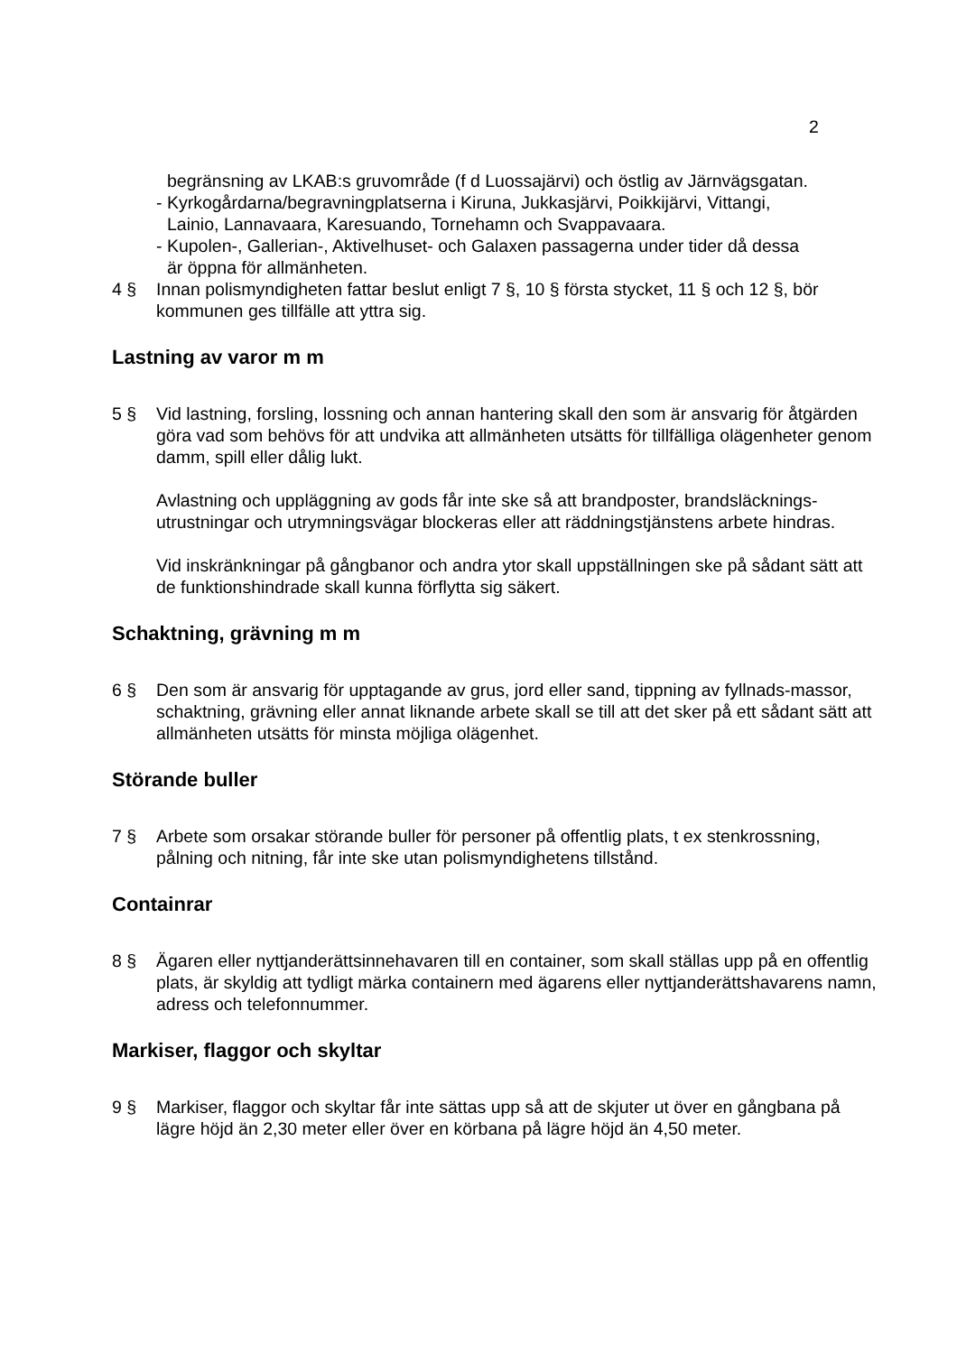2
begränsning av LKAB:s gruvområde (f d Luossajärvi) och östlig av Järnvägsgatan.
- Kyrkogårdarna/begravningplatserna i Kiruna, Jukkasjärvi, Poikkijärvi, Vittangi,
Lainio, Lannavaara, Karesuando, Tornehamn och Svappavaara.
- Kupolen-, Gallerian-, Aktivelhuset- och Galaxen passagerna under tider då dessa
är öppna för allmänheten.
4 § Innan polismyndigheten fattar beslut enligt 7 §, 10 § första stycket, 11 § och 12 §, bör kommunen ges tillfälle att yttra sig.
Lastning av varor m m
5 § Vid lastning, forsling, lossning och annan hantering skall den som är ansvarig för åtgärden göra vad som behövs för att undvika att allmänheten utsätts för tillfälliga olägenheter genom damm, spill eller dålig lukt.
Avlastning och uppläggning av gods får inte ske så att brandposter, brandsläcknings-utrustningar och utrymningsvägar blockeras eller att räddningstjänstens arbete hindras.
Vid inskränkningar på gångbanor och andra ytor skall uppställningen ske på sådant sätt att de funktionshindrade skall kunna förflytta sig säkert.
Schaktning, grävning m m
6 § Den som är ansvarig för upptagande av grus, jord eller sand, tippning av fyllnads-massor, schaktning, grävning eller annat liknande arbete skall se till att det sker på ett sådant sätt att allmänheten utsätts för minsta möjliga olägenhet.
Störande buller
7 § Arbete som orsakar störande buller för personer på offentlig plats, t ex stenkrossning, pålning och nitning, får inte ske utan polismyndighetens tillstånd.
Containrar
8 § Ägaren eller nyttjanderättsinnehavaren till en container, som skall ställas upp på en offentlig plats, är skyldig att tydligt märka containern med ägarens eller nyttjanderättshavarens namn, adress och telefonnummer.
Markiser, flaggor och skyltar
9 § Markiser, flaggor och skyltar får inte sättas upp så att de skjuter ut över en gångbana på lägre höjd än 2,30 meter eller över en körbana på lägre höjd än 4,50 meter.